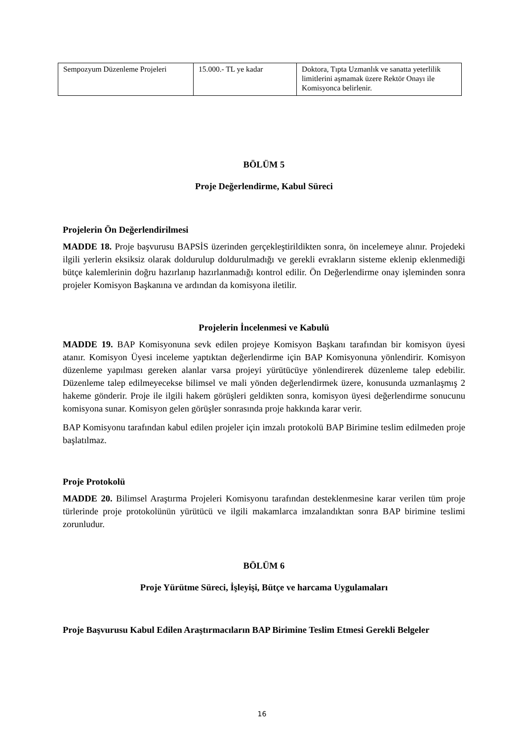| Sempozyum Düzenleme Projeleri | 15.000.- TL ye kadar | Doktora, Tıpta Uzmanlık ve sanatta yeterlilik limitlerini aşmamak üzere Rektör Onayı ile Komisyonca belirlenir. |
BÖLÜM 5
Proje Değerlendirme, Kabul Süreci
Projelerin Ön Değerlendirilmesi
MADDE 18. Proje başvurusu BAPSİS üzerinden gerçekleştirildikten sonra, ön incelemeye alınır. Projedeki ilgili yerlerin eksiksiz olarak doldurulup doldurulmadığı ve gerekli evrakların sisteme eklenip eklenmediği bütçe kalemlerinin doğru hazırlanıp hazırlanmadığı kontrol edilir. Ön Değerlendirme onay işleminden sonra projeler Komisyon Başkanına ve ardından da komisyona iletilir.
Projelerin İncelenmesi ve Kabulü
MADDE 19. BAP Komisyonuna sevk edilen projeye Komisyon Başkanı tarafından bir komisyon üyesi atanır. Komisyon Üyesi inceleme yaptıktan değerlendirme için BAP Komisyonuna yönlendirir. Komisyon düzenleme yapılması gereken alanlar varsa projeyi yürütücüye yönlendirerek düzenleme talep edebilir. Düzenleme talep edilmeyecekse bilimsel ve mali yönden değerlendirmek üzere, konusunda uzmanlaşmış 2 hakeme gönderir. Proje ile ilgili hakem görüşleri geldikten sonra, komisyon üyesi değerlendirme sonucunu komisyona sunar. Komisyon gelen görüşler sonrasında proje hakkında karar verir.
BAP Komisyonu tarafından kabul edilen projeler için imzalı protokolü BAP Birimine teslim edilmeden proje başlatılmaz.
Proje Protokolü
MADDE 20. Bilimsel Araştırma Projeleri Komisyonu tarafından desteklenmesine karar verilen tüm proje türlerinde proje protokolünün yürütücü ve ilgili makamlarca imzalandıktan sonra BAP birimine teslimi zorunludur.
BÖLÜM 6
Proje Yürütme Süreci, İşleyişi, Bütçe ve harcama Uygulamaları
Proje Başvurusu Kabul Edilen Araştırmacıların BAP Birimine Teslim Etmesi Gerekli Belgeler
16